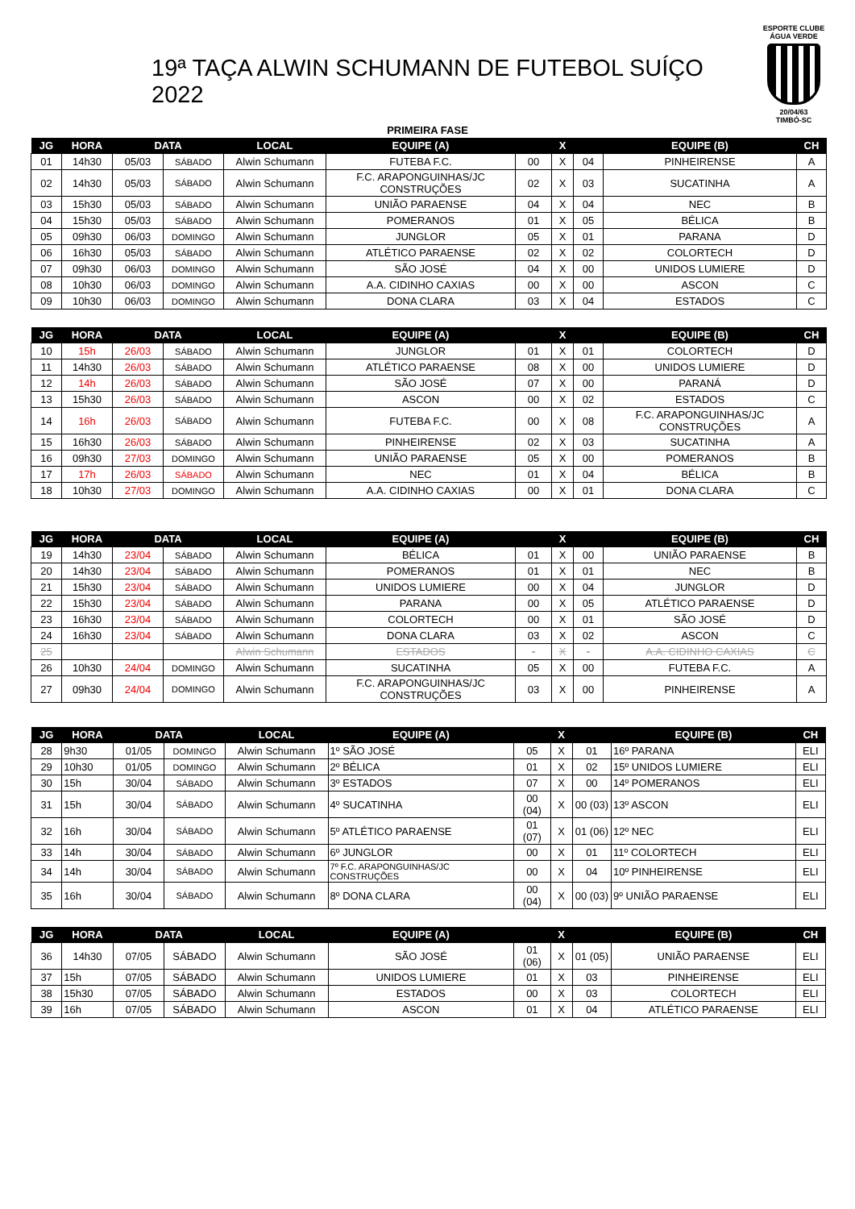19ª TAÇA ALWIN SCHUMANN DE FUTEBOL SUÍÇO 2022
ESPORTE CLUBE
ÁGUA VERDE
20/04/63
TIMBÓ-SC
PRIMEIRA FASE
| JG | HORA | DATA | | LOCAL | EQUIPE (A) | | X | | EQUIPE (B) | CH |
| --- | --- | --- | --- | --- | --- | --- | --- | --- | --- | --- |
| 01 | 14h30 | 05/03 | SÁBADO | Alwin Schumann | FUTEBA F.C. | 00 | X | 04 | PINHEIRENSE | A |
| 02 | 14h30 | 05/03 | SÁBADO | Alwin Schumann | F.C. ARAPONGUINHAS/JC CONSTRUÇÕES | 02 | X | 03 | SUCATINHA | A |
| 03 | 15h30 | 05/03 | SÁBADO | Alwin Schumann | UNIÃO PARAENSE | 04 | X | 04 | NEC | B |
| 04 | 15h30 | 05/03 | SÁBADO | Alwin Schumann | POMERANOS | 01 | X | 05 | BÉLICA | B |
| 05 | 09h30 | 06/03 | DOMINGO | Alwin Schumann | JUNGLOR | 05 | X | 01 | PARANA | D |
| 06 | 16h30 | 05/03 | SÁBADO | Alwin Schumann | ATLÉTICO PARAENSE | 02 | X | 02 | COLORTECH | D |
| 07 | 09h30 | 06/03 | DOMINGO | Alwin Schumann | SÃO JOSÉ | 04 | X | 00 | UNIDOS LUMIERE | D |
| 08 | 10h30 | 06/03 | DOMINGO | Alwin Schumann | A.A. CIDINHO CAXIAS | 00 | X | 00 | ASCON | C |
| 09 | 10h30 | 06/03 | DOMINGO | Alwin Schumann | DONA CLARA | 03 | X | 04 | ESTADOS | C |
| JG | HORA | DATA | | LOCAL | EQUIPE (A) | | X | | EQUIPE (B) | CH |
| --- | --- | --- | --- | --- | --- | --- | --- | --- | --- | --- |
| 10 | 15h | 26/03 | SÁBADO | Alwin Schumann | JUNGLOR | 01 | X | 01 | COLORTECH | D |
| 11 | 14h30 | 26/03 | SÁBADO | Alwin Schumann | ATLÉTICO PARAENSE | 08 | X | 00 | UNIDOS LUMIERE | D |
| 12 | 14h | 26/03 | SÁBADO | Alwin Schumann | SÃO JOSÉ | 07 | X | 00 | PARANÁ | D |
| 13 | 15h30 | 26/03 | SÁBADO | Alwin Schumann | ASCON | 00 | X | 02 | ESTADOS | C |
| 14 | 16h | 26/03 | SÁBADO | Alwin Schumann | FUTEBA F.C. | 00 | X | 08 | F.C. ARAPONGUINHAS/JC CONSTRUÇÕES | A |
| 15 | 16h30 | 26/03 | SÁBADO | Alwin Schumann | PINHEIRENSE | 02 | X | 03 | SUCATINHA | A |
| 16 | 09h30 | 27/03 | DOMINGO | Alwin Schumann | UNIÃO PARAENSE | 05 | X | 00 | POMERANOS | B |
| 17 | 17h | 26/03 | SÁBADO | Alwin Schumann | NEC | 01 | X | 04 | BÉLICA | B |
| 18 | 10h30 | 27/03 | DOMINGO | Alwin Schumann | A.A. CIDINHO CAXIAS | 00 | X | 01 | DONA CLARA | C |
| JG | HORA | DATA | | LOCAL | EQUIPE (A) | | X | | EQUIPE (B) | CH |
| --- | --- | --- | --- | --- | --- | --- | --- | --- | --- | --- |
| 19 | 14h30 | 23/04 | SÁBADO | Alwin Schumann | BÉLICA | 01 | X | 00 | UNIÃO PARAENSE | B |
| 20 | 14h30 | 23/04 | SÁBADO | Alwin Schumann | POMERANOS | 01 | X | 01 | NEC | B |
| 21 | 15h30 | 23/04 | SÁBADO | Alwin Schumann | UNIDOS LUMIERE | 00 | X | 04 | JUNGLOR | D |
| 22 | 15h30 | 23/04 | SÁBADO | Alwin Schumann | PARANA | 00 | X | 05 | ATLÉTICO PARAENSE | D |
| 23 | 16h30 | 23/04 | SÁBADO | Alwin Schumann | COLORTECH | 00 | X | 01 | SÃO JOSÉ | D |
| 24 | 16h30 | 23/04 | SÁBADO | Alwin Schumann | DONA CLARA | 03 | X | 02 | ASCON | C |
| 25 | | | | Alwin Schumann | ESTADOS | - | X | - | A.A. CIDINHO CAXIAS | C |
| 26 | 10h30 | 24/04 | DOMINGO | Alwin Schumann | SUCATINHA | 05 | X | 00 | FUTEBA F.C. | A |
| 27 | 09h30 | 24/04 | DOMINGO | Alwin Schumann | F.C. ARAPONGUINHAS/JC CONSTRUÇÕES | 03 | X | 00 | PINHEIRENSE | A |
| JG | HORA | DATA | | LOCAL | EQUIPE (A) | | X | | EQUIPE (B) | CH |
| --- | --- | --- | --- | --- | --- | --- | --- | --- | --- | --- |
| 28 | 9h30 | 01/05 | DOMINGO | Alwin Schumann | 1º SÃO JOSÉ | 05 | X | 01 | 16º PARANA | ELI |
| 29 | 10h30 | 01/05 | DOMINGO | Alwin Schumann | 2º BÉLICA | 01 | X | 02 | 15º UNIDOS LUMIERE | ELI |
| 30 | 15h | 30/04 | SÁBADO | Alwin Schumann | 3º ESTADOS | 07 | X | 00 | 14º POMERANOS | ELI |
| 31 | 15h | 30/04 | SÁBADO | Alwin Schumann | 4º SUCATINHA | 00 (04) | X | 00 (03) | 13º ASCON | ELI |
| 32 | 16h | 30/04 | SÁBADO | Alwin Schumann | 5º ATLÉTICO PARAENSE | 01 (07) | X | 01 (06) | 12º NEC | ELI |
| 33 | 14h | 30/04 | SÁBADO | Alwin Schumann | 6º JUNGLOR | 00 | X | 01 | 11º COLORTECH | ELI |
| 34 | 14h | 30/04 | SÁBADO | Alwin Schumann | 7º F.C. ARAPONGUINHAS/JC CONSTRUÇÕES | 00 | X | 04 | 10º PINHEIRENSE | ELI |
| 35 | 16h | 30/04 | SÁBADO | Alwin Schumann | 8º DONA CLARA | 00 (04) | X | 00 (03) | 9º UNIÃO PARAENSE | ELI |
| JG | HORA | DATA | | LOCAL | EQUIPE (A) | | X | | EQUIPE (B) | CH |
| --- | --- | --- | --- | --- | --- | --- | --- | --- | --- | --- |
| 36 | 14h30 | 07/05 | SÁBADO | Alwin Schumann | SÃO JOSÉ | 01 (06) | X | 01 (05) | UNIÃO PARAENSE | ELI |
| 37 | 15h | 07/05 | SÁBADO | Alwin Schumann | UNIDOS LUMIERE | 01 | X | 03 | PINHEIRENSE | ELI |
| 38 | 15h30 | 07/05 | SÁBADO | Alwin Schumann | ESTADOS | 00 | X | 03 | COLORTECH | ELI |
| 39 | 16h | 07/05 | SÁBADO | Alwin Schumann | ASCON | 01 | X | 04 | ATLÉTICO PARAENSE | ELI |